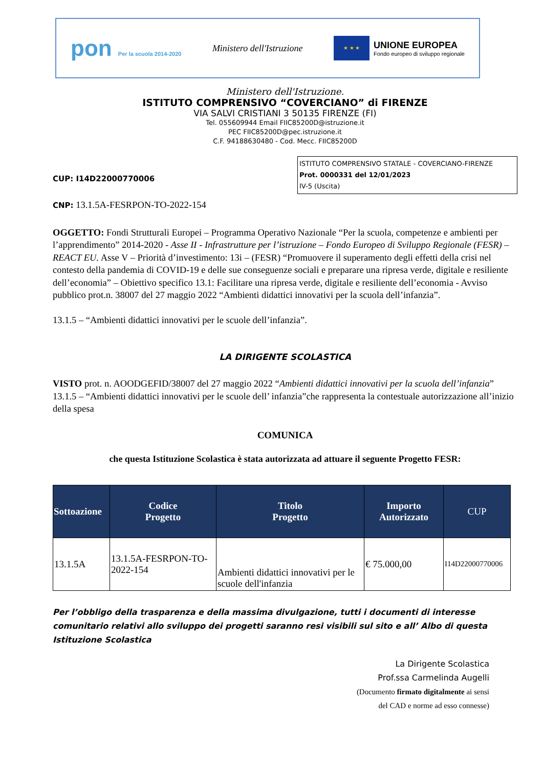pon Per la scuola 2014-2020
Ministero dell'Istruzione
★ ★ ★
UNIONE EUROPEA
Fondo europeo di sviluppo regionale
Ministero dell'Istruzione.
ISTITUTO COMPRENSIVO “COVERCIANO” di FIRENZE
VIA SALVI CRISTIANI 3 50135 FIRENZE (FI)
Tel. 055609944 Email FIIC85200D@istruzione.it
PEC FIIC85200D@pec.istruzione.it
C.F. 94188630480 - Cod. Mecc. FIIC85200D
ISTITUTO COMPRENSIVO STATALE - COVERCIANO-FIRENZE
Prot. 0000331 del 12/01/2023
IV-5 (Uscita)
CUP: I14D22000770006
CNP: 13.1.5A-FESRPON-TO-2022-154
OGGETTO: Fondi Strutturali Europei – Programma Operativo Nazionale “Per la scuola, competenze e ambienti per l’apprendimento” 2014-2020 - Asse II - Infrastrutture per l’istruzione – Fondo Europeo di Sviluppo Regionale (FESR) – REACT EU. Asse V – Priorità d’investimento: 13i – (FESR) “Promuovere il superamento degli effetti della crisi nel contesto della pandemia di COVID-19 e delle sue conseguenze sociali e preparare una ripresa verde, digitale e resiliente dell’economia” – Obiettivo specifico 13.1: Facilitare una ripresa verde, digitale e resiliente dell’economia - Avviso pubblico prot.n. 38007 del 27 maggio 2022 “Ambienti didattici innovativi per la scuola dell’infanzia”.
13.1.5 – “Ambienti didattici innovativi per le scuole dell’infanzia”.
LA DIRIGENTE SCOLASTICA
VISTO prot. n. AOODGEFID/38007 del 27 maggio 2022 “Ambienti didattici innovativi per la scuola dell’infanzia” 13.1.5 – “Ambienti didattici innovativi per le scuole dell’ infanzia”che rappresenta la contestuale autorizzazione all’inizio della spesa
COMUNICA
che questa Istituzione Scolastica è stata autorizzata ad attuare il seguente Progetto FESR:
| Sottoazione | Codice Progetto | Titolo Progetto | Importo Autorizzato | CUP |
| --- | --- | --- | --- | --- |
| 13.1.5A | 13.1.5A-FESRPON-TO-2022-154 | Ambienti didattici innovativi per le scuole dell'infanzia | € 75.000,00 | I14D22000770006 |
Per l’obbligo della trasparenza e della massima divulgazione, tutti i documenti di interesse comunitario relativi allo sviluppo dei progetti saranno resi visibili sul sito e all’ Albo di questa Istituzione Scolastica
La Dirigente Scolastica
Prof.ssa Carmelinda Augelli
(Documento firmato digitalmente ai sensi
del CAD e norme ad esso connesse)